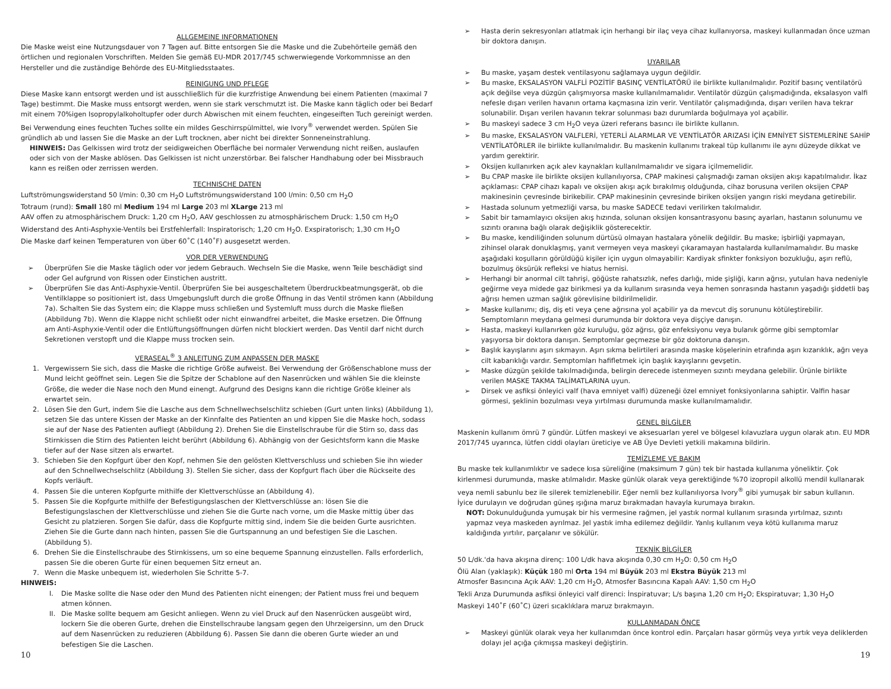ALLGEMEINE INFORMATIONEN
Die Maske weist eine Nutzungsdauer von 7 Tagen auf. Bitte entsorgen Sie die Maske und die Zubehörteile gemäß den örtlichen und regionalen Vorschriften. Melden Sie gemäß EU-MDR 2017/745 schwerwiegende Vorkommnisse an den Hersteller und die zuständige Behörde des EU-Mitgliedsstaates.
REINIGUNG UND PFLEGE
Diese Maske kann entsorgt werden und ist ausschließlich für die kurzfristige Anwendung bei einem Patienten (maximal 7 Tage) bestimmt. Die Maske muss entsorgt werden, wenn sie stark verschmutzt ist. Die Maske kann täglich oder bei Bedarf mit einem 70%igen Isopropylalkoholtupfer oder durch Abwischen mit einem feuchten, eingeseiften Tuch gereinigt werden. Bei Verwendung eines feuchten Tuches sollte ein mildes Geschirrspülmittel, wie Ivory<sup>®</sup> verwendet werden. Spülen Sie gründlich ab und lassen Sie die Maske an der Luft trocknen, aber nicht bei direkter Sonneneinstrahlung.
HINWEIS: Das Gelkissen wird trotz der seidigweichen Oberfläche bei normaler Verwendung nicht reißen, auslaufen oder sich von der Maske ablösen. Das Gelkissen ist nicht unzerstörbar. Bei falscher Handhabung oder bei Missbrauch kann es reißen oder zerrissen werden.
TECHNISCHE DATEN
Luftströmungswiderstand 50 l/min: 0,30 cm H<sub>2</sub>O Luftströmungswiderstand 100 l/min: 0,50 cm H<sub>2</sub>O
Totraum (rund): Small 180 ml Medium 194 ml Large 203 ml XLarge 213 ml
AAV offen zu atmosphärischem Druck: 1,20 cm H<sub>2</sub>O, AAV geschlossen zu atmosphärischem Druck: 1,50 cm H<sub>2</sub>O
Widerstand des Anti-Asphyxie-Ventils bei Erstfehlerfall: Inspiratorisch; 1,20 cm H<sub>2</sub>O. Exspiratorisch; 1,30 cm H<sub>2</sub>O
Die Maske darf keinen Temperaturen von über 60˚C (140˚F) ausgesetzt werden.
VOR DER VERWENDUNG
➢ Überprüfen Sie die Maske täglich oder vor jedem Gebrauch. Wechseln Sie die Maske, wenn Teile beschädigt sind oder Gel aufgrund von Rissen oder Einstichen austritt.
➢ Überprüfen Sie das Anti-Asphyxie-Ventil. Überprüfen Sie bei ausgeschaltetem Überdruckbeatmungsgerät, ob die Ventilklappe so positioniert ist, dass Umgebungsluft durch die große Öffnung in das Ventil strömen kann (Abbildung 7a). Schalten Sie das System ein; die Klappe muss schließen und Systemluft muss durch die Maske fließen (Abbildung 7b). Wenn die Klappe nicht schließt oder nicht einwandfrei arbeitet, die Maske ersetzen. Die Öffnung am Anti-Asphyxie-Ventil oder die Entlüftungsöffnungen dürfen nicht blockiert werden. Das Ventil darf nicht durch Sekretionen verstopft und die Klappe muss trocken sein.
VERASEAL<sup>®</sup> 3 ANLEITUNG ZUM ANPASSEN DER MASKE
1. Vergewissern Sie sich, dass die Maske die richtige Größe aufweist. Bei Verwendung der Größenschablone muss der Mund leicht geöffnet sein. Legen Sie die Spitze der Schablone auf den Nasenrücken und wählen Sie die kleinste Größe, die weder die Nase noch den Mund einengt. Aufgrund des Designs kann die richtige Größe kleiner als erwartet sein.
2. Lösen Sie den Gurt, indem Sie die Lasche aus dem Schnellwechselschlitz schieben (Gurt unten links) (Abbildung 1), setzen Sie das untere Kissen der Maske an der Kinnfalte des Patienten an und kippen Sie die Maske hoch, sodass sie auf der Nase des Patienten aufliegt (Abbildung 2). Drehen Sie die Einstellschraube für die Stirn so, dass das Stirnkissen die Stirn des Patienten leicht berührt (Abbildung 6). Abhängig von der Gesichtsform kann die Maske tiefer auf der Nase sitzen als erwartet.
3. Schieben Sie den Kopfgurt über den Kopf, nehmen Sie den gelösten Klettverschluss und schieben Sie ihn wieder auf den Schnellwechselschlitz (Abbildung 3). Stellen Sie sicher, dass der Kopfgurt flach über die Rückseite des Kopfs verläuft.
4. Passen Sie die unteren Kopfgurte mithilfe der Klettverschlüsse an (Abbildung 4).
5. Passen Sie die Kopfgurte mithilfe der Befestigungslaschen der Klettverschlüsse an: lösen Sie die Befestigungslaschen der Klettverschlüsse und ziehen Sie die Gurte nach vorne, um die Maske mittig über das Gesicht zu platzieren. Sorgen Sie dafür, dass die Kopfgurte mittig sind, indem Sie die beiden Gurte ausrichten. Ziehen Sie die Gurte dann nach hinten, passen Sie die Gurtspannung an und befestigen Sie die Laschen. (Abbildung 5).
6. Drehen Sie die Einstellschraube des Stirnkissens, um so eine bequeme Spannung einzustellen. Falls erforderlich, passen Sie die oberen Gurte für einen bequemen Sitz erneut an.
7. Wenn die Maske unbequem ist, wiederholen Sie Schritte 5-7.
HINWEIS:
I. Die Maske sollte die Nase oder den Mund des Patienten nicht einengen; der Patient muss frei und bequem atmen können.
II. Die Maske sollte bequem am Gesicht anliegen. Wenn zu viel Druck auf den Nasenrücken ausgeübt wird, lockern Sie die oberen Gurte, drehen die Einstellschraube langsam gegen den Uhrzeigersinn, um den Druck auf dem Nasenrücken zu reduzieren (Abbildung 6). Passen Sie dann die oberen Gurte wieder an und befestigen Sie die Laschen.
➢ Hasta derin sekresyonları atlatmak için herhangi bir ilaç veya cihaz kullanıyorsa, maskeyi kullanmadan önce uzman bir doktora danışın.
UYARILAR
➢ Bu maske, yaşam destek ventilasyonu sağlamaya uygun değildir.
➢ Bu maske, EKSALASYON VALFLİ POZİTİF BASINÇ VENTİLATÖRÜ ile birlikte kullanılmalıdır. Pozitif basınç ventilatörü açık değilse veya düzgün çalışmıyorsa maske kullanılmamalıdır. Ventilatör düzgün çalışmadığında, eksalasyon valfi nefesle dışarı verilen havanın ortama kaçmasına izin verir. Ventilatör çalışmadığında, dışarı verilen hava tekrar solunabilir. Dışarı verilen havanın tekrar solunması bazı durumlarda boğulmaya yol açabilir.
➢ Bu maskeyi sadece 3 cm H<sub>2</sub>O veya üzeri referans basıncı ile birlikte kullanın.
➢ Bu maske, EKSALASYON VALFLERİ, YETERLİ ALARMLAR VE VENTİLATÖR ARIZASI İÇİN EMNİYET SİSTEMLERİNE SAHİP VENTİLATÖRLER ile birlikte kullanılmalıdır. Bu maskenin kullanımı trakeal tüp kullanımı ile aynı düzeyde dikkat ve yardım gerektirir.
➢ Oksijen kullanırken açık alev kaynakları kullanılmamalıdır ve sigara içilmemelidir.
➢ Bu CPAP maske ile birlikte oksijen kullanılıyorsa, CPAP makinesi çalışmadığı zaman oksijen akışı kapatılmalıdır. İkaz açıklaması: CPAP cihazı kapalı ve oksijen akışı açık bırakılmış olduğunda, cihaz borusuna verilen oksijen CPAP makinesinin çevresinde birikebilir. CPAP makinesinin çevresinde biriken oksijen yangın riski meydana getirebilir.
➢ Hastada solunum yetmezliği varsa, bu maske SADECE tedavi verilirken takılmalıdır.
➢ Sabit bir tamamlayıcı oksijen akış hızında, solunan oksijen konsantrasyonu basınç ayarları, hastanın solunumu ve sızıntı oranına bağlı olarak değişiklik gösterecektir.
➢ Bu maske, kendiliğinden solunum dürtüsü olmayan hastalara yönelik değildir. Bu maske; işbirliği yapmayan, zihinsel olarak donuklaşmış, yanıt vermeyen veya maskeyi çıkaramayan hastalarda kullanılmamalıdır. Bu maske aşağıdaki koşulların görüldüğü kişiler için uygun olmayabilir: Kardiyak sfinkter fonksiyon bozukluğu, aşırı reflü, bozulmuş öksürük refleksi ve hiatus hernisi.
➢ Herhangi bir anormal cilt tahrişi, göğüste rahatsızlık, nefes darlığı, mide şişliği, karın ağrısı, yutulan hava nedeniyle geğirme veya midede gaz birikmesi ya da kullanım sırasında veya hemen sonrasında hastanın yaşadığı şiddetli baş ağrısı hemen uzman sağlık görevlisine bildirilmelidir.
➢ Maske kullanımı; diş, diş eti veya çene ağrısına yol açabilir ya da mevcut diş sorununu kötüleştirebilir. Semptomların meydana gelmesi durumunda bir doktora veya dişçiye danışın.
➢ Hasta, maskeyi kullanırken göz kuruluğu, göz ağrısı, göz enfeksiyonu veya bulanık görme gibi semptomlar yaşıyorsa bir doktora danışın. Semptomlar geçmezse bir göz doktoruna danışın.
➢ Başlık kayışlarını aşırı sıkmayın. Aşırı sıkma belirtileri arasında maske köşelerinin etrafında aşırı kızarıklık, ağrı veya cilt kabarıklığı vardır. Semptomları hafifletmek için başlık kayışlarını gevşetin.
➢ Maske düzgün şekilde takılmadığında, belirgin derecede istenmeyen sızıntı meydana gelebilir. Ürünle birlikte verilen MASKE TAKMA TALİMATLARINA uyun.
➢ Dirsek ve asfiksi önleyici valf (hava emniyet valfi) düzeneği özel emniyet fonksiyonlarına sahiptir. Valfin hasar görmesi, şeklinin bozulması veya yırtılması durumunda maske kullanılmamalıdır.
GENEL BİLGİLER
Maskenin kullanım ömrü 7 gündür. Lütfen maskeyi ve aksesuarları yerel ve bölgesel kılavuzlara uygun olarak atın. EU MDR 2017/745 uyarınca, lütfen ciddi olayları üreticiye ve AB Üye Devleti yetkili makamına bildirin.
TEMİZLEME VE BAKIM
Bu maske tek kullanımlıktır ve sadece kısa süreliğine (maksimum 7 gün) tek bir hastada kullanıma yöneliktir. Çok kirlenmesi durumunda, maske atılmalıdır. Maske günlük olarak veya gerektiğinde %70 izopropil alkollü mendil kullanarak veya nemli sabunlu bez ile silerek temizlenebilir. Eğer nemli bez kullanılıyorsa Ivory<sup>®</sup> gibi yumuşak bir sabun kullanın. İyice durulayın ve doğrudan güneş ışığına maruz bırakmadan havayla kurumaya bırakın.
NOT: Dokunulduğunda yumuşak bir his vermesine rağmen, jel yastık normal kullanım sırasında yırtılmaz, sızıntı yapmaz veya maskeden ayrılmaz. Jel yastık imha edilemez değildir. Yanlış kullanım veya kötü kullanıma maruz kaldığında yırtılır, parçalanır ve sökülür.
TEKNİK BİLGİLER
50 L/dk.'da hava akışına direnç: 100 L/dk hava akışında 0,30 cm H<sub>2</sub>O: 0,50 cm H<sub>2</sub>O
Ölü Alan (yaklaşık): Küçük 180 ml Orta 194 ml Büyük 203 ml Ekstra Büyük 213 ml
Atmosfer Basıncına Açık AAV: 1,20 cm H<sub>2</sub>O, Atmosfer Basıncına Kapalı AAV: 1,50 cm H<sub>2</sub>O
Tekli Arıza Durumunda asfiksi önleyici valf direnci: İnspiratuvar; L/s başına 1,20 cm H<sub>2</sub>O; Ekspiratuvar; 1,30 H<sub>2</sub>O
Maskeyi 140˚F (60˚C) üzeri sıcaklıklara maruz bırakmayın.
KULLANMADAN ÖNCE
➢ Maskeyi günlük olarak veya her kullanımdan önce kontrol edin. Parçaları hasar görmüş veya yırtık veya deliklerden dolayı jel açığa çıkmışsa maskeyi değiştirin.
10 19